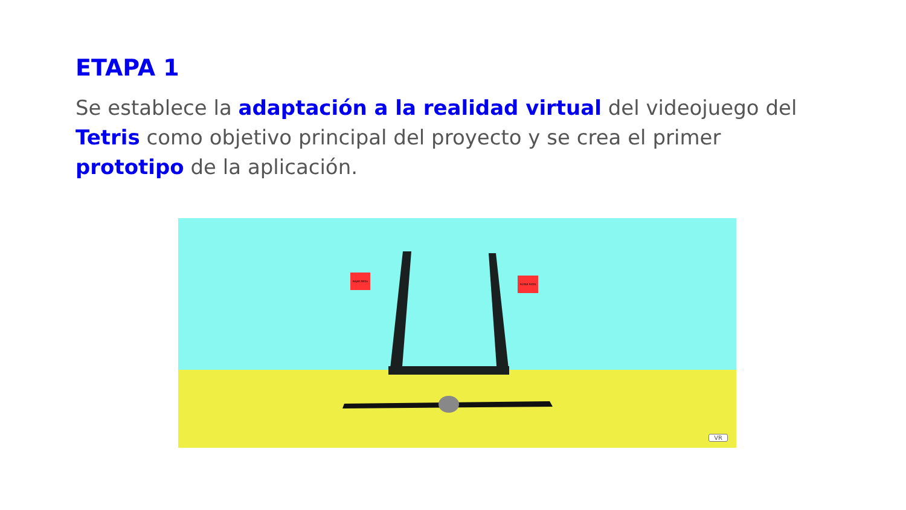ETAPA 1
Se establece la adaptación a la realidad virtual del videojuego del Tetris como objetivo principal del proyecto y se crea el primer prototipo de la aplicación.
BAJAR PIEZA
ROTAR PIEZA
VR